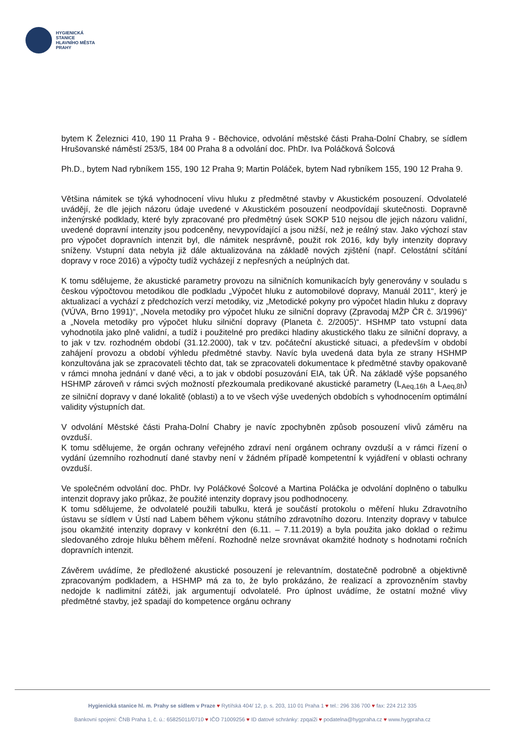HYGIENICKÁ
STANICE
HLAVNÍHO MĚSTA
PRAHY
bytem K Železnici 410, 190 11 Praha 9 - Běchovice, odvolání městské části Praha-Dolní Chabry, se sídlem Hrušovanské náměstí 253/5, 184 00 Praha 8 a odvolání doc. PhDr. Iva Poláčková Šolcová
Ph.D., bytem Nad rybníkem 155, 190 12 Praha 9; Martin Poláček, bytem Nad rybníkem 155, 190 12 Praha 9.
Většina námitek se týká vyhodnocení vlivu hluku z předmětné stavby v Akustickém posouzení. Odvolatelé uvádějí, že dle jejich názoru údaje uvedené v Akustickém posouzení neodpovídají skutečnosti. Dopravně inženýrské podklady, které byly zpracované pro předmětný úsek SOKP 510 nejsou dle jejich názoru validní, uvedené dopravní intenzity jsou podceněny, nevypovídající a jsou nižší, než je reálný stav. Jako výchozí stav pro výpočet dopravních intenzit byl, dle námitek nesprávně, použit rok 2016, kdy byly intenzity dopravy sníženy. Vstupní data nebyla již dále aktualizována na základě nových zjištění (např. Celostátní sčítání dopravy v roce 2016) a výpočty tudíž vycházejí z nepřesných a neúplných dat.
K tomu sdělujeme, že akustické parametry provozu na silničních komunikacích byly generovány v souladu s českou výpočtovou metodikou dle podkladu „Výpočet hluku z automobilové dopravy, Manuál 2011“, který je aktualizací a vychází z předchozích verzí metodiky, viz „Metodické pokyny pro výpočet hladin hluku z dopravy (VÚVA, Brno 1991)“, „Novela metodiky pro výpočet hluku ze silniční dopravy (Zpravodaj MŽP ČR č. 3/1996)“ a „Novela metodiky pro výpočet hluku silniční dopravy (Planeta č. 2/2005)“. HSHMP tato vstupní data vyhodnotila jako plně validní, a tudíž i použitelné pro predikci hladiny akustického tlaku ze silniční dopravy, a to jak v tzv. rozhodném období (31.12.2000), tak v tzv. počáteční akustické situaci, a především v období zahájení provozu a období výhledu předmětné stavby. Navíc byla uvedená data byla ze strany HSHMP konzultována jak se zpracovateli těchto dat, tak se zpracovateli dokumentace k předmětné stavby opakovaně v rámci mnoha jednání v dané věci, a to jak v období posuzování EIA, tak ÚŘ. Na základě výše popsaného HSHMP zároveň v rámci svých možností přezkoumala predikované akustické parametry (L<sub>Aeq,16h</sub> a L<sub>Aeq,8h</sub>) ze silniční dopravy v dané lokalitě (oblasti) a to ve všech výše uvedených obdobích s vyhodnocením optimální validity výstupních dat.
V odvolání Městské části Praha-Dolní Chabry je navíc zpochybněn způsob posouzení vlivů záměru na ovzduší.
K tomu sdělujeme, že orgán ochrany veřejného zdraví není orgánem ochrany ovzduší a v rámci řízení o vydání územního rozhodnutí dané stavby není v žádném případě kompetentní k vyjádření v oblasti ochrany ovzduší.
Ve společném odvolání doc. PhDr. Ivy Poláčkové Šolcové a Martina Poláčka je odvolání doplněno o tabulku intenzit dopravy jako průkaz, že použité intenzity dopravy jsou podhodnoceny.
K tomu sdělujeme, že odvolatelé použili tabulku, která je součástí protokolu o měření hluku Zdravotního ústavu se sídlem v Ústí nad Labem během výkonu státního zdravotního dozoru. Intenzity dopravy v tabulce jsou okamžité intenzity dopravy v konkrétní den (6.11. – 7.11.2019) a byla použita jako doklad o režimu sledovaného zdroje hluku během měření. Rozhodně nelze srovnávat okamžité hodnoty s hodnotami ročních dopravních intenzit.
Závěrem uvádíme, že předložené akustické posouzení je relevantním, dostatečně podrobně a objektivně zpracovaným podkladem, a HSHMP má za to, že bylo prokázáno, že realizací a zprovozněním stavby nedojde k nadlimitní zátěži, jak argumentují odvolatelé. Pro úplnost uvádíme, že ostatní možné vlivy předmětné stavby, jež spadají do kompetence orgánu ochrany
Hygienická stanice hl. m. Prahy se sídlem v Praze ♥ Rytířská 404/ 12, p. s. 203, 110 01 Praha 1 ♥ tel.: 296 336 700 ♥ fax: 224 212 335
Bankovní spojení: ČNB Praha 1, č. ú.: 65825011/0710 ♥ IČO 71009256 ♥ ID datové schránky: zpqai2i ♥ podatelna@hygpraha.cz ♥ www.hygpraha.cz